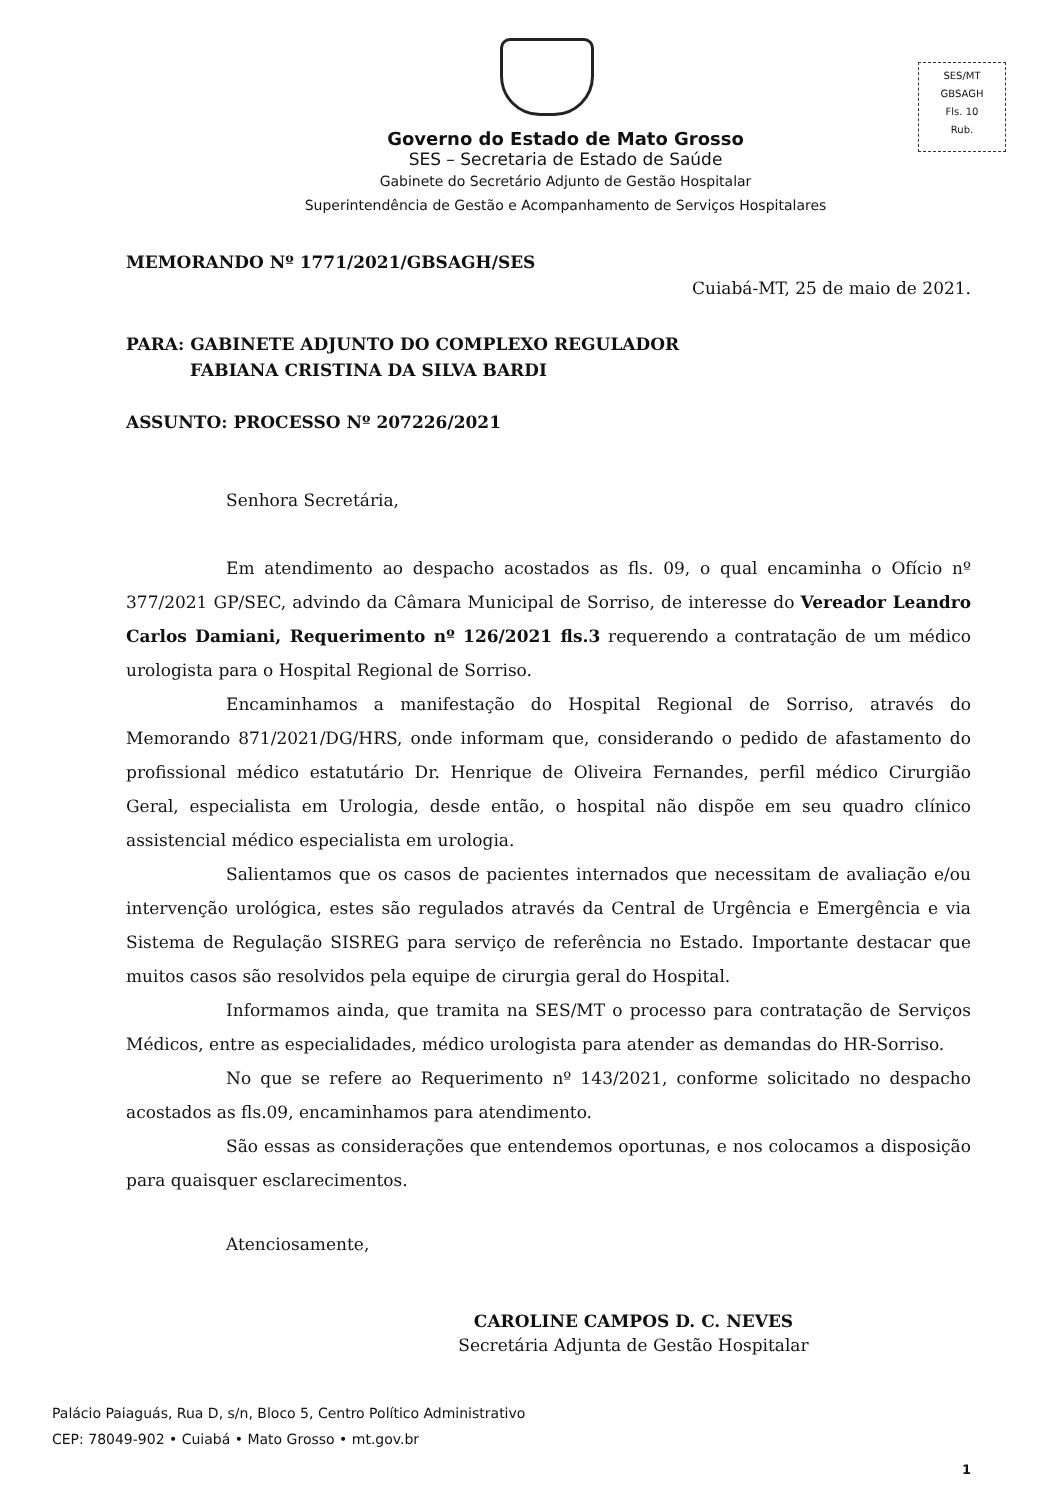SES/MT
GBSAGH
Fls. 10
Rub.
Governo do Estado de Mato Grosso
SES – Secretaria de Estado de Saúde
Gabinete do Secretário Adjunto de Gestão Hospitalar
Superintendência de Gestão e Acompanhamento de Serviços Hospitalares
MEMORANDO Nº 1771/2021/GBSAGH/SES
Cuiabá-MT, 25 de maio de 2021.
PARA: GABINETE ADJUNTO DO COMPLEXO REGULADOR
FABIANA CRISTINA DA SILVA BARDI
ASSUNTO: PROCESSO Nº 207226/2021
Senhora Secretária,
Em atendimento ao despacho acostados as fls. 09, o qual encaminha o Ofício nº 377/2021 GP/SEC, advindo da Câmara Municipal de Sorriso, de interesse do Vereador Leandro Carlos Damiani, Requerimento nº 126/2021 fls.3 requerendo a contratação de um médico urologista para o Hospital Regional de Sorriso.
Encaminhamos a manifestação do Hospital Regional de Sorriso, através do Memorando 871/2021/DG/HRS, onde informam que, considerando o pedido de afastamento do profissional médico estatutário Dr. Henrique de Oliveira Fernandes, perfil médico Cirurgião Geral, especialista em Urologia, desde então, o hospital não dispõe em seu quadro clínico assistencial médico especialista em urologia.
Salientamos que os casos de pacientes internados que necessitam de avaliação e/ou intervenção urológica, estes são regulados através da Central de Urgência e Emergência e via Sistema de Regulação SISREG para serviço de referência no Estado. Importante destacar que muitos casos são resolvidos pela equipe de cirurgia geral do Hospital.
Informamos ainda, que tramita na SES/MT o processo para contratação de Serviços Médicos, entre as especialidades, médico urologista para atender as demandas do HR-Sorriso.
No que se refere ao Requerimento nº 143/2021, conforme solicitado no despacho acostados as fls.09, encaminhamos para atendimento.
São essas as considerações que entendemos oportunas, e nos colocamos a disposição para quaisquer esclarecimentos.
Atenciosamente,
CAROLINE CAMPOS D. C. NEVES
Secretária Adjunta de Gestão Hospitalar
Palácio Paiaguás, Rua D, s/n, Bloco 5, Centro Político Administrativo
CEP: 78049-902 • Cuiabá • Mato Grosso • mt.gov.br
1